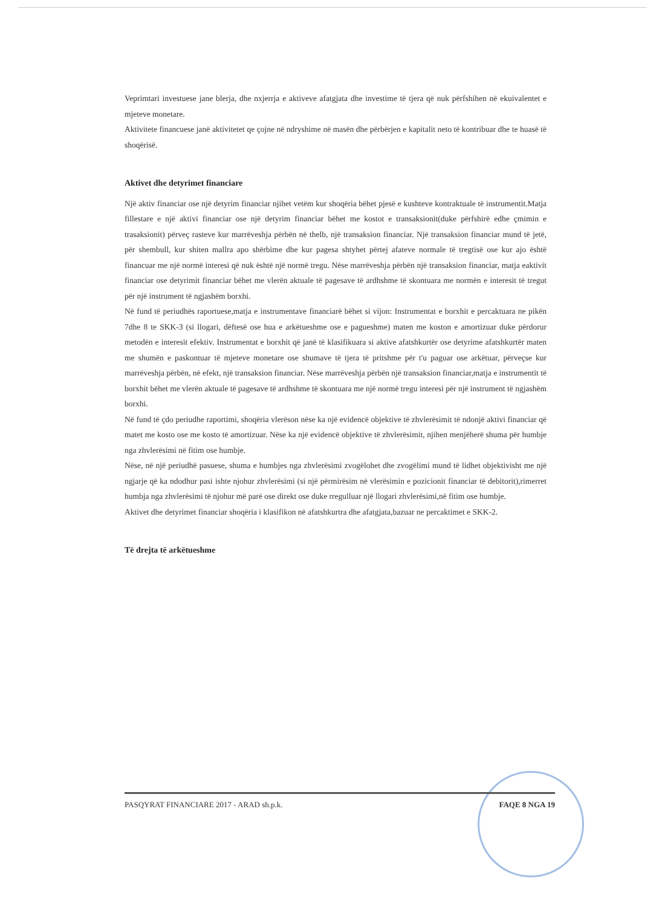Veprimtari investuese jane blerja, dhe nxjerrja e aktiveve afatgjata dhe investime të tjera që nuk përfshihen në ekuivalentet e mjeteve monetare.
Aktivitete financuese janë aktivitetet qe çojne në ndryshime në masën dhe përbërjen e kapitalit neto të kontribuar dhe te huasë të shoqërisë.
Aktivet dhe detyrimet financiare
Një aktiv financiar ose një detyrim financiar njihet vetëm kur shoqëria bëhet pjesë e kushteve kontraktuale të instrumentit.Matja fillestare e një aktivi financiar ose një detyrim financiar bëhet me kostot e transaksionit(duke përfshirë edhe çmimin e trasaksionit) përveç rasteve kur marrëveshja përbën në thelb, një transaksion financiar. Një transaksion financiar mund të jetë, për shembull, kur shiten mallra apo shërbime dhe kur pagesa shtyhet përtej afateve normale të tregtisë ose kur ajo është financuar me një normë interesi që nuk është një normë tregu. Nëse marrëveshja përbën një transaksion financiar, matja eaktivit financiar ose detyrimit financiar bëhet me vlerën aktuale të pagesave të ardhshme të skontuara me normën e interesit të tregut për një instrument të ngjashëm borxhi.
Në fund të periudhës raportuese,matja e instrumentave financiarë bëhet si vijon: Instrumentat e borxhit e percaktuara ne pikën 7dhe 8 te SKK-3 (si llogari, dëftesë ose hua e arkëtueshme ose e pagueshme) maten me koston e amortizuar duke përdorur metodën e interesit efektiv. Instrumentat e borxhit që janë të klasifikuara si aktive afatshkurtër ose detyrime afatshkurtër maten me shumën e paskontuar të mjeteve monetare ose shumave të tjera të pritshme për t'u paguar ose arkëtuar, përveçse kur marrëveshja përbën, në efekt, një transaksion financiar. Nëse marrëveshja përbën një transaksion financiar,matja e instrumentit të borxhit bëhet me vlerën aktuale të pagesave të ardhshme të skontuara me një normë tregu interesi për një instrument të ngjashëm borxhi.
Në fund të çdo periudhe raportimi, shoqëria vlerëson nëse ka një evidencë objektive të zhvlerësimit të ndonjë aktivi financiar që matet me kosto ose me kosto të amortizuar. Nëse ka një evidencë objektive të zhvlerësimit, njihen menjëherë shuma për humbje nga zhvlerësimi në fitim ose humbje.
Nëse, në një periudhë pasuese, shuma e humbjes nga zhvlerësimi zvogëlohet dhe zvogëlimi mund të lidhet objektivisht me një ngjarje që ka ndodhur pasi ishte njohur zhvlerësimi (si një përmirësim në vlerësimin e pozicionit financiar të debitorit),rimerret humbja nga zhvlerësimi të njohur më parë ose direkt ose duke rregulluar një llogari zhvlerësimi,në fitim ose humbje.
Aktivet dhe detyrimet financiar shoqëria i klasifikon në afatshkurtra dhe afatgjata,bazuar ne percaktimet e SKK-2.
Të drejta të arkëtueshme
PASQYRAT FINANCIARE 2017 - ARAD sh.p.k. FAQE 8 NGA 19